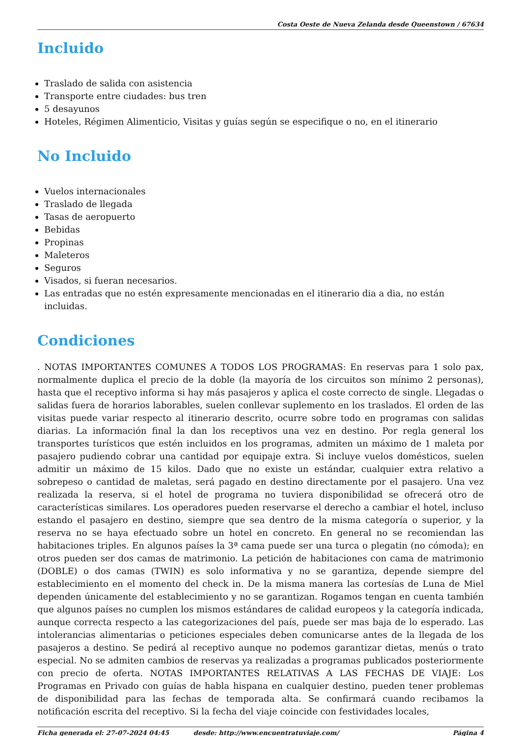Costa Oeste de Nueva Zelanda desde Queenstown / 67634
Incluido
Traslado de salida con asistencia
Transporte entre ciudades: bus tren
5 desayunos
Hoteles, Régimen Alimenticio, Visitas y guías según se especifique o no, en el itinerario
No Incluido
Vuelos internacionales
Traslado de llegada
Tasas de aeropuerto
Bebidas
Propinas
Maleteros
Seguros
Visados, si fueran necesarios.
Las entradas que no estén expresamente mencionadas en el itinerario dia a dia, no están incluidas.
Condiciones
. NOTAS IMPORTANTES COMUNES A TODOS LOS PROGRAMAS: En reservas para 1 solo pax, normalmente duplica el precio de la doble (la mayoría de los circuitos son mínimo 2 personas), hasta que el receptivo informa si hay más pasajeros y aplica el coste correcto de single. Llegadas o salidas fuera de horarios laborables, suelen conllevar suplemento en los traslados. El orden de las visitas puede variar respecto al itinerario descrito, ocurre sobre todo en programas con salidas diarias. La información final la dan los receptivos una vez en destino. Por regla general los transportes turísticos que estén incluidos en los programas, admiten un máximo de 1 maleta por pasajero pudiendo cobrar una cantidad por equipaje extra. Si incluye vuelos domésticos, suelen admitir un máximo de 15 kilos. Dado que no existe un estándar, cualquier extra relativo a sobrepeso o cantidad de maletas, será pagado en destino directamente por el pasajero. Una vez realizada la reserva, si el hotel de programa no tuviera disponibilidad se ofrecerá otro de características similares. Los operadores pueden reservarse el derecho a cambiar el hotel, incluso estando el pasajero en destino, siempre que sea dentro de la misma categoría o superior, y la reserva no se haya efectuado sobre un hotel en concreto. En general no se recomiendan las habitaciones triples. En algunos países la 3ª cama puede ser una turca o plegatin (no cómoda); en otros pueden ser dos camas de matrimonio. La petición de habitaciones con cama de matrimonio (DOBLE) o dos camas (TWIN) es solo informativa y no se garantiza, depende siempre del establecimiento en el momento del check in. De la misma manera las cortesías de Luna de Miel dependen únicamente del establecimiento y no se garantizan. Rogamos tengan en cuenta también que algunos países no cumplen los mismos estándares de calidad europeos y la categoría indicada, aunque correcta respecto a las categorizaciones del país, puede ser mas baja de lo esperado. Las intolerancias alimentarias o peticiones especiales deben comunicarse antes de la llegada de los pasajeros a destino. Se pedirá al receptivo aunque no podemos garantizar dietas, menús o trato especial. No se admiten cambios de reservas ya realizadas a programas publicados posteriormente con precio de oferta. NOTAS IMPORTANTES RELATIVAS A LAS FECHAS DE VIAJE: Los Programas en Privado con guías de habla hispana en cualquier destino, pueden tener problemas de disponibilidad para las fechas de temporada alta. Se confirmará cuando recibamos la notificación escrita del receptivo. Si la fecha del viaje coincide con festividades locales,
Ficha generada el: 27-07-2024 04:45 desde: http://www.encuentratuviaje.com/ Página 4